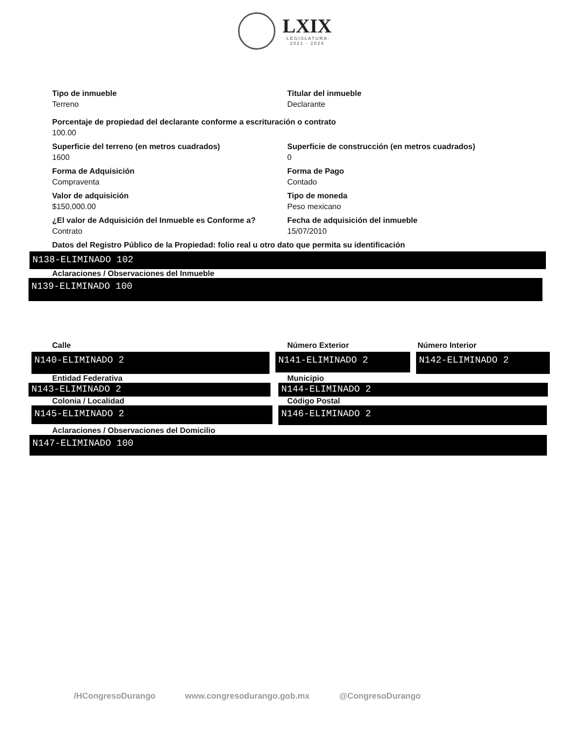LXIX
·LEGISLATURA·
2021 - 2024
Tipo de inmueble
Terreno
Titular del inmueble
Declarante
Porcentaje de propiedad del declarante conforme a escrituración o contrato
100.00
Superficie del terreno (en metros cuadrados)
1600
Superficie de construcción (en metros cuadrados)
0
Forma de Adquisición
Compraventa
Forma de Pago
Contado
Valor de adquisición
$150,000.00
Tipo de moneda
Peso mexicano
¿El valor de Adquisición del Inmueble es Conforme a?
Contrato
Fecha de adquisición del inmueble
15/07/2010
Datos del Registro Público de la Propiedad: folio real u otro dato que permita su identificación
N138-ELIMINADO 102
Aclaraciones / Observaciones del Inmueble
N139-ELIMINADO 100
Calle Número Exterior Número Interior
N140-ELIMINADO 2
N141-ELIMINADO 2
N142-ELIMINADO 2
Entidad Federativa Municipio
N143-ELIMINADO 2 N144-ELIMINADO 2
Colonia / Localidad Código Postal
N145-ELIMINADO 2
N146-ELIMINADO 2
Aclaraciones / Observaciones del Domicilio
N147-ELIMINADO 100
/HCongresoDurango www.congresodurango.gob.mx @CongresoDurango